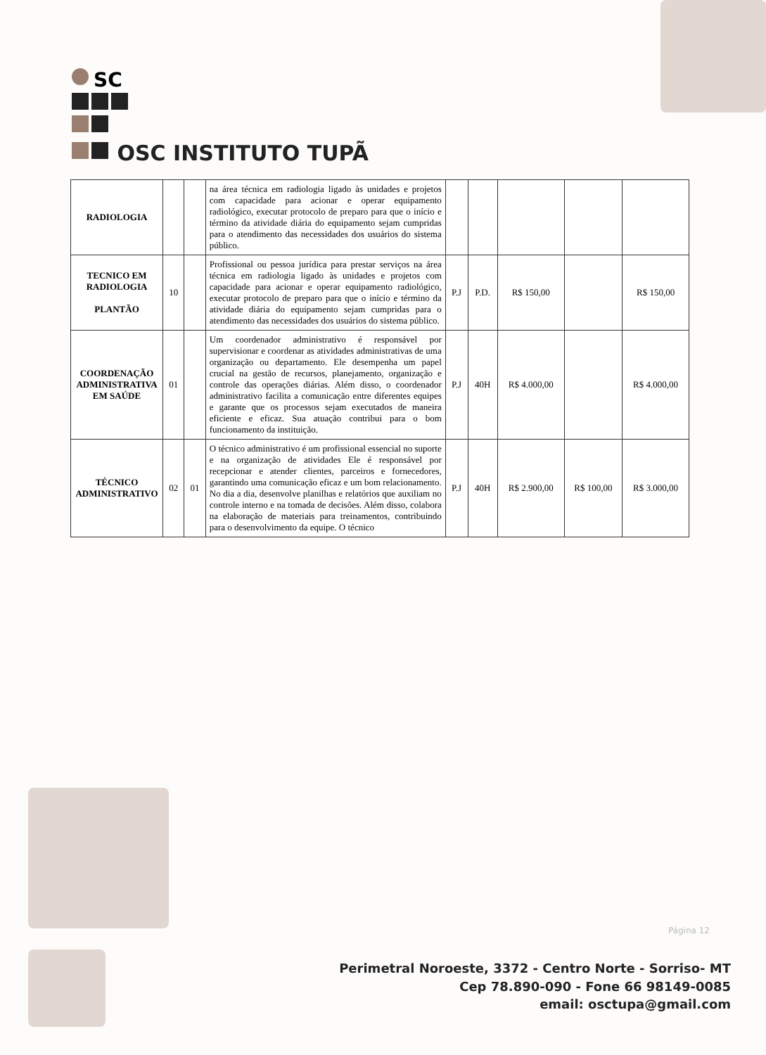SC
OSC INSTITUTO TUPÃ
| RADIOLOGIA | | | na área técnica em radiologia ligado às unidades e projetos com capacidade para acionar e operar equipamento radiológico, executar protocolo de preparo para que o início e término da atividade diária do equipamento sejam cumpridas para o atendimento das necessidades dos usuários do sistema público. | | | | | |
| TECNICO EM RADIOLOGIA PLANTÃO | 10 | | Profissional ou pessoa jurídica para prestar serviços na área técnica em radiologia ligado às unidades e projetos com capacidade para acionar e operar equipamento radiológico, executar protocolo de preparo para que o início e término da atividade diária do equipamento sejam cumpridas para o atendimento das necessidades dos usuários do sistema público. | P.J | P.D. | R$ 150,00 | | R$ 150,00 |
| COORDENAÇÃO ADMINISTRATIVA EM SAÚDE | 01 | | Um coordenador administrativo é responsável por supervisionar e coordenar as atividades administrativas de uma organização ou departamento. Ele desempenha um papel crucial na gestão de recursos, planejamento, organização e controle das operações diárias. Além disso, o coordenador administrativo facilita a comunicação entre diferentes equipes e garante que os processos sejam executados de maneira eficiente e eficaz. Sua atuação contribui para o bom funcionamento da instituição. | P.J | 40H | R$ 4.000,00 | | R$ 4.000,00 |
| TÉCNICO ADMINISTRATIVO | 02 | 01 | O técnico administrativo é um profissional essencial no suporte e na organização de atividades Ele é responsável por recepcionar e atender clientes, parceiros e fornecedores, garantindo uma comunicação eficaz e um bom relacionamento. No dia a dia, desenvolve planilhas e relatórios que auxiliam no controle interno e na tomada de decisões. Além disso, colabora na elaboração de materiais para treinamentos, contribuindo para o desenvolvimento da equipe. O técnico | P.J | 40H | R$ 2.900,00 | R$ 100,00 | R$ 3.000,00 |
Página 12
Perimetral Noroeste, 3372 - Centro Norte - Sorriso- MT
Cep 78.890-090 - Fone 66 98149-0085
email: osctupa@gmail.com